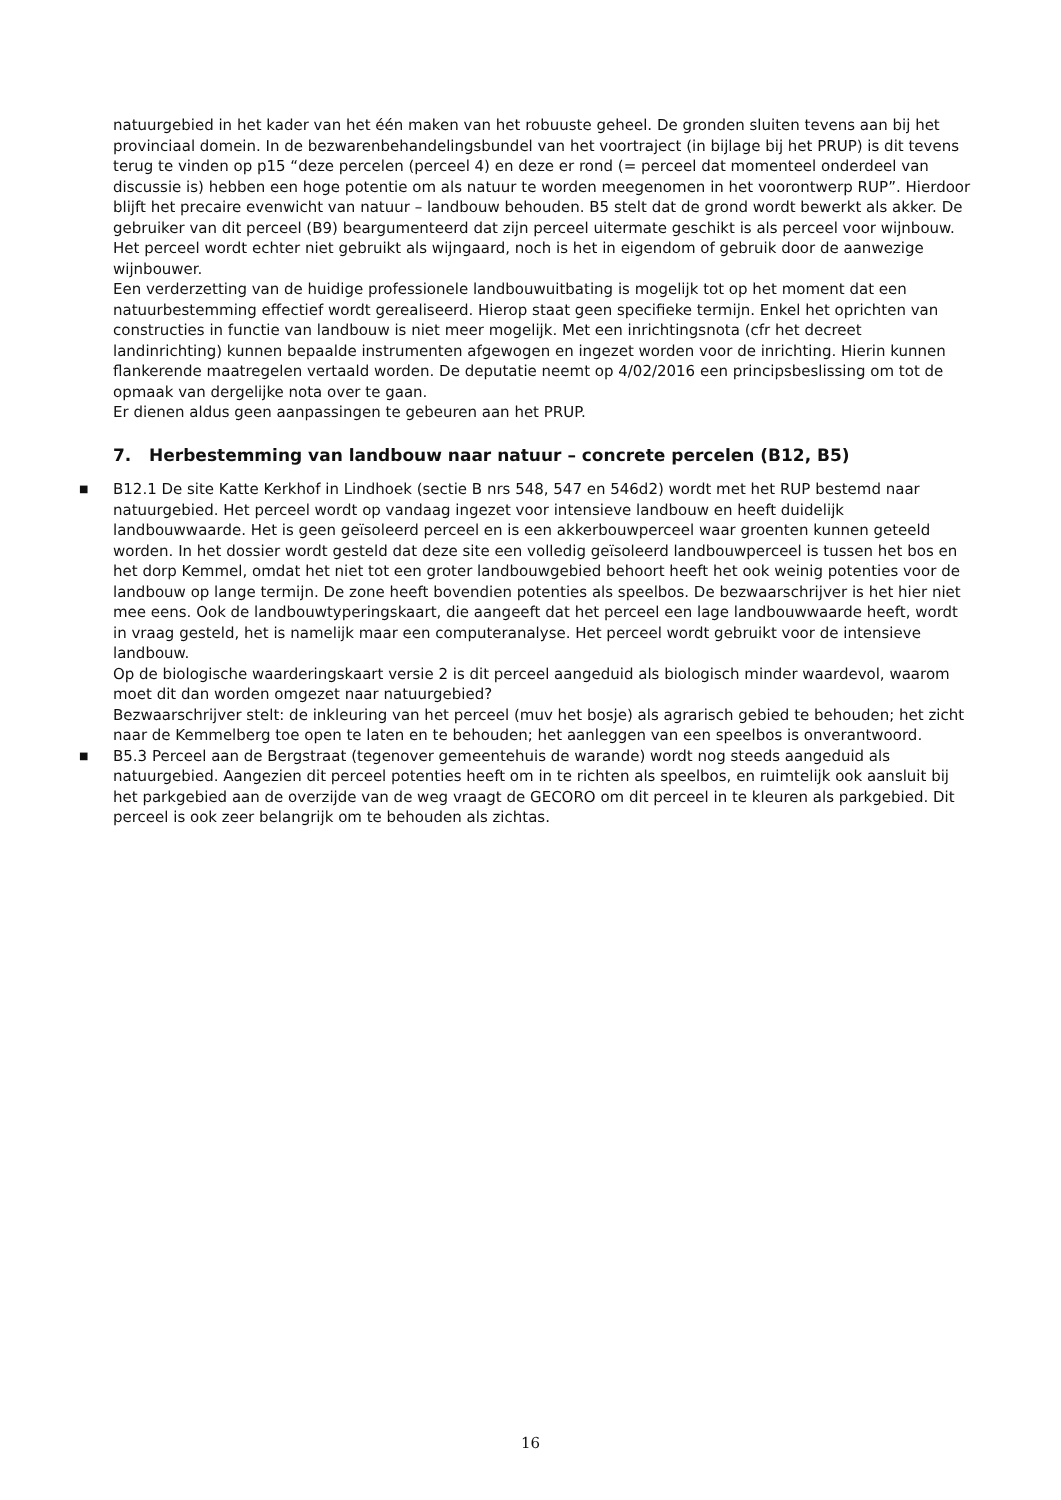natuurgebied in het kader van het één maken van het robuuste geheel. De gronden sluiten tevens aan bij het provinciaal domein. In de bezwarenbehandelingsbundel van het voortraject (in bijlage bij het PRUP) is dit tevens terug te vinden op p15 “deze percelen (perceel 4) en deze er rond (= perceel dat momenteel onderdeel van discussie is) hebben een hoge potentie om als natuur te worden meegenomen in het voorontwerp RUP”. Hierdoor blijft het precaire evenwicht van natuur – landbouw behouden. B5 stelt dat de grond wordt bewerkt als akker. De gebruiker van dit perceel (B9) beargumenteerd dat zijn perceel uitermate geschikt is als perceel voor wijnbouw. Het perceel wordt echter niet gebruikt als wijngaard, noch is het in eigendom of gebruik door de aanwezige wijnbouwer.
Een verderzetting van de huidige professionele landbouwuitbating is mogelijk tot op het moment dat een natuurbestemming effectief wordt gerealiseerd. Hierop staat geen specifieke termijn. Enkel het oprichten van constructies in functie van landbouw is niet meer mogelijk. Met een inrichtingsnota (cfr het decreet landinrichting) kunnen bepaalde instrumenten afgewogen en ingezet worden voor de inrichting. Hierin kunnen flankerende maatregelen vertaald worden. De deputatie neemt op 4/02/2016 een principsbeslissing om tot de opmaak van dergelijke nota over te gaan.
Er dienen aldus geen aanpassingen te gebeuren aan het PRUP.
7. Herbestemming van landbouw naar natuur – concrete percelen (B12, B5)
■ B12.1 De site Katte Kerkhof in Lindhoek (sectie B nrs 548, 547 en 546d2) wordt met het RUP bestemd naar natuurgebied. Het perceel wordt op vandaag ingezet voor intensieve landbouw en heeft duidelijk landbouwwaarde. Het is geen geïsoleerd perceel en is een akkerbouwperceel waar groenten kunnen geteeld worden. In het dossier wordt gesteld dat deze site een volledig geïsoleerd landbouwperceel is tussen het bos en het dorp Kemmel, omdat het niet tot een groter landbouwgebied behoort heeft het ook weinig potenties voor de landbouw op lange termijn. De zone heeft bovendien potenties als speelbos. De bezwaarschrijver is het hier niet mee eens. Ook de landbouwtyperingskaart, die aangeeft dat het perceel een lage landbouwwaarde heeft, wordt in vraag gesteld, het is namelijk maar een computeranalyse. Het perceel wordt gebruikt voor de intensieve landbouw.
Op de biologische waarderingskaart versie 2 is dit perceel aangeduid als biologisch minder waardevol, waarom moet dit dan worden omgezet naar natuurgebied?
Bezwaarschrijver stelt: de inkleuring van het perceel (muv het bosje) als agrarisch gebied te behouden; het zicht naar de Kemmelberg toe open te laten en te behouden; het aanleggen van een speelbos is onverantwoord.
■ B5.3 Perceel aan de Bergstraat (tegenover gemeentehuis de warande) wordt nog steeds aangeduid als natuurgebied. Aangezien dit perceel potenties heeft om in te richten als speelbos, en ruimtelijk ook aansluit bij het parkgebied aan de overzijde van de weg vraagt de GECORO om dit perceel in te kleuren als parkgebied. Dit perceel is ook zeer belangrijk om te behouden als zichtas.
16